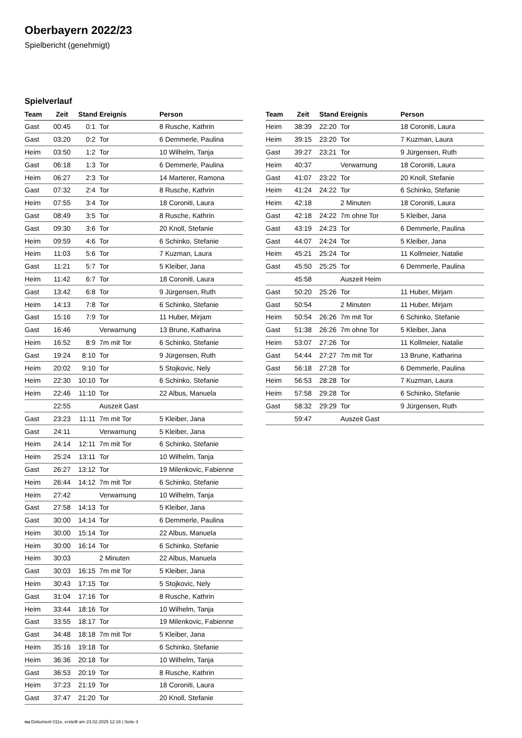Oberbayern 2022/23
Spielbericht (genehmigt)
Spielverlauf
| Team | Zeit | Stand | Ereignis | Person |
| --- | --- | --- | --- | --- |
| Gast | 00:45 | 0:1 | Tor | 8 Rusche, Kathrin |
| Gast | 03:20 | 0:2 | Tor | 6 Demmerle, Paulina |
| Heim | 03:50 | 1:2 | Tor | 10 Wilhelm, Tanja |
| Gast | 06:18 | 1:3 | Tor | 6 Demmerle, Paulina |
| Heim | 06:27 | 2:3 | Tor | 14 Marterer, Ramona |
| Gast | 07:32 | 2:4 | Tor | 8 Rusche, Kathrin |
| Heim | 07:55 | 3:4 | Tor | 18 Coroniti, Laura |
| Gast | 08:49 | 3:5 | Tor | 8 Rusche, Kathrin |
| Gast | 09:30 | 3:6 | Tor | 20 Knoll, Stefanie |
| Heim | 09:59 | 4:6 | Tor | 6 Schinko, Stefanie |
| Heim | 11:03 | 5:6 | Tor | 7 Kuzman, Laura |
| Gast | 11:21 | 5:7 | Tor | 5 Kleiber, Jana |
| Heim | 11:42 | 6:7 | Tor | 18 Coroniti, Laura |
| Gast | 13:42 | 6:8 | Tor | 9 Jürgensen, Ruth |
| Heim | 14:13 | 7:8 | Tor | 6 Schinko, Stefanie |
| Gast | 15:16 | 7:9 | Tor | 11 Huber, Mirjam |
| Gast | 16:46 | | Verwarnung | 13 Brune, Katharina |
| Heim | 16:52 | 8:9 | 7m mit Tor | 6 Schinko, Stefanie |
| Gast | 19:24 | 8:10 | Tor | 9 Jürgensen, Ruth |
| Heim | 20:02 | 9:10 | Tor | 5 Stojkovic, Nely |
| Heim | 22:30 | 10:10 | Tor | 6 Schinko, Stefanie |
| Heim | 22:46 | 11:10 | Tor | 22 Albus, Manuela |
| | 22:55 | | Auszeit Gast | |
| Gast | 23:23 | 11:11 | 7m mit Tor | 5 Kleiber, Jana |
| Gast | 24:11 | | Verwarnung | 5 Kleiber, Jana |
| Heim | 24:14 | 12:11 | 7m mit Tor | 6 Schinko, Stefanie |
| Heim | 25:24 | 13:11 | Tor | 10 Wilhelm, Tanja |
| Gast | 26:27 | 13:12 | Tor | 19 Milenkovic, Fabienne |
| Heim | 26:44 | 14:12 | 7m mit Tor | 6 Schinko, Stefanie |
| Heim | 27:42 | | Verwarnung | 10 Wilhelm, Tanja |
| Gast | 27:58 | 14:13 | Tor | 5 Kleiber, Jana |
| Gast | 30:00 | 14:14 | Tor | 6 Demmerle, Paulina |
| Heim | 30:00 | 15:14 | Tor | 22 Albus, Manuela |
| Heim | 30:00 | 16:14 | Tor | 6 Schinko, Stefanie |
| Heim | 30:03 | | 2 Minuten | 22 Albus, Manuela |
| Gast | 30:03 | 16:15 | 7m mit Tor | 5 Kleiber, Jana |
| Heim | 30:43 | 17:15 | Tor | 5 Stojkovic, Nely |
| Gast | 31:04 | 17:16 | Tor | 8 Rusche, Kathrin |
| Heim | 33:44 | 18:16 | Tor | 10 Wilhelm, Tanja |
| Gast | 33:55 | 18:17 | Tor | 19 Milenkovic, Fabienne |
| Gast | 34:48 | 18:18 | 7m mit Tor | 5 Kleiber, Jana |
| Heim | 35:16 | 19:18 | Tor | 6 Schinko, Stefanie |
| Heim | 36:36 | 20:18 | Tor | 10 Wilhelm, Tanja |
| Gast | 36:53 | 20:19 | Tor | 8 Rusche, Kathrin |
| Heim | 37:23 | 21:19 | Tor | 18 Coroniti, Laura |
| Gast | 37:47 | 21:20 | Tor | 20 Knoll, Stefanie |
| Team | Zeit | Stand | Ereignis | Person |
| --- | --- | --- | --- | --- |
| Heim | 38:39 | 22:20 | Tor | 18 Coroniti, Laura |
| Heim | 39:15 | 23:20 | Tor | 7 Kuzman, Laura |
| Gast | 39:27 | 23:21 | Tor | 9 Jürgensen, Ruth |
| Heim | 40:37 | | Verwarnung | 18 Coroniti, Laura |
| Gast | 41:07 | 23:22 | Tor | 20 Knoll, Stefanie |
| Heim | 41:24 | 24:22 | Tor | 6 Schinko, Stefanie |
| Heim | 42:18 | | 2 Minuten | 18 Coroniti, Laura |
| Gast | 42:18 | 24:22 | 7m ohne Tor | 5 Kleiber, Jana |
| Gast | 43:19 | 24:23 | Tor | 6 Demmerle, Paulina |
| Gast | 44:07 | 24:24 | Tor | 5 Kleiber, Jana |
| Heim | 45:21 | 25:24 | Tor | 11 Kollmeier, Natalie |
| Gast | 45:50 | 25:25 | Tor | 6 Demmerle, Paulina |
| | 45:58 | | Auszeit Heim | |
| Gast | 50:20 | 25:26 | Tor | 11 Huber, Mirjam |
| Gast | 50:54 | | 2 Minuten | 11 Huber, Mirjam |
| Heim | 50:54 | 26:26 | 7m mit Tor | 6 Schinko, Stefanie |
| Gast | 51:38 | 26:26 | 7m ohne Tor | 5 Kleiber, Jana |
| Heim | 53:07 | 27:26 | Tor | 11 Kollmeier, Natalie |
| Gast | 54:44 | 27:27 | 7m mit Tor | 13 Brune, Katharina |
| Gast | 56:18 | 27:28 | Tor | 6 Demmerle, Paulina |
| Heim | 56:53 | 28:28 | Tor | 7 Kuzman, Laura |
| Heim | 57:58 | 29:28 | Tor | 6 Schinko, Stefanie |
| Gast | 58:32 | 29:29 | Tor | 9 Jürgensen, Ruth |
| | 59:47 | | Auszeit Gast | |
nu.Dokument 011e, erstellt am 23.02.2025 12:16 | Seite 3